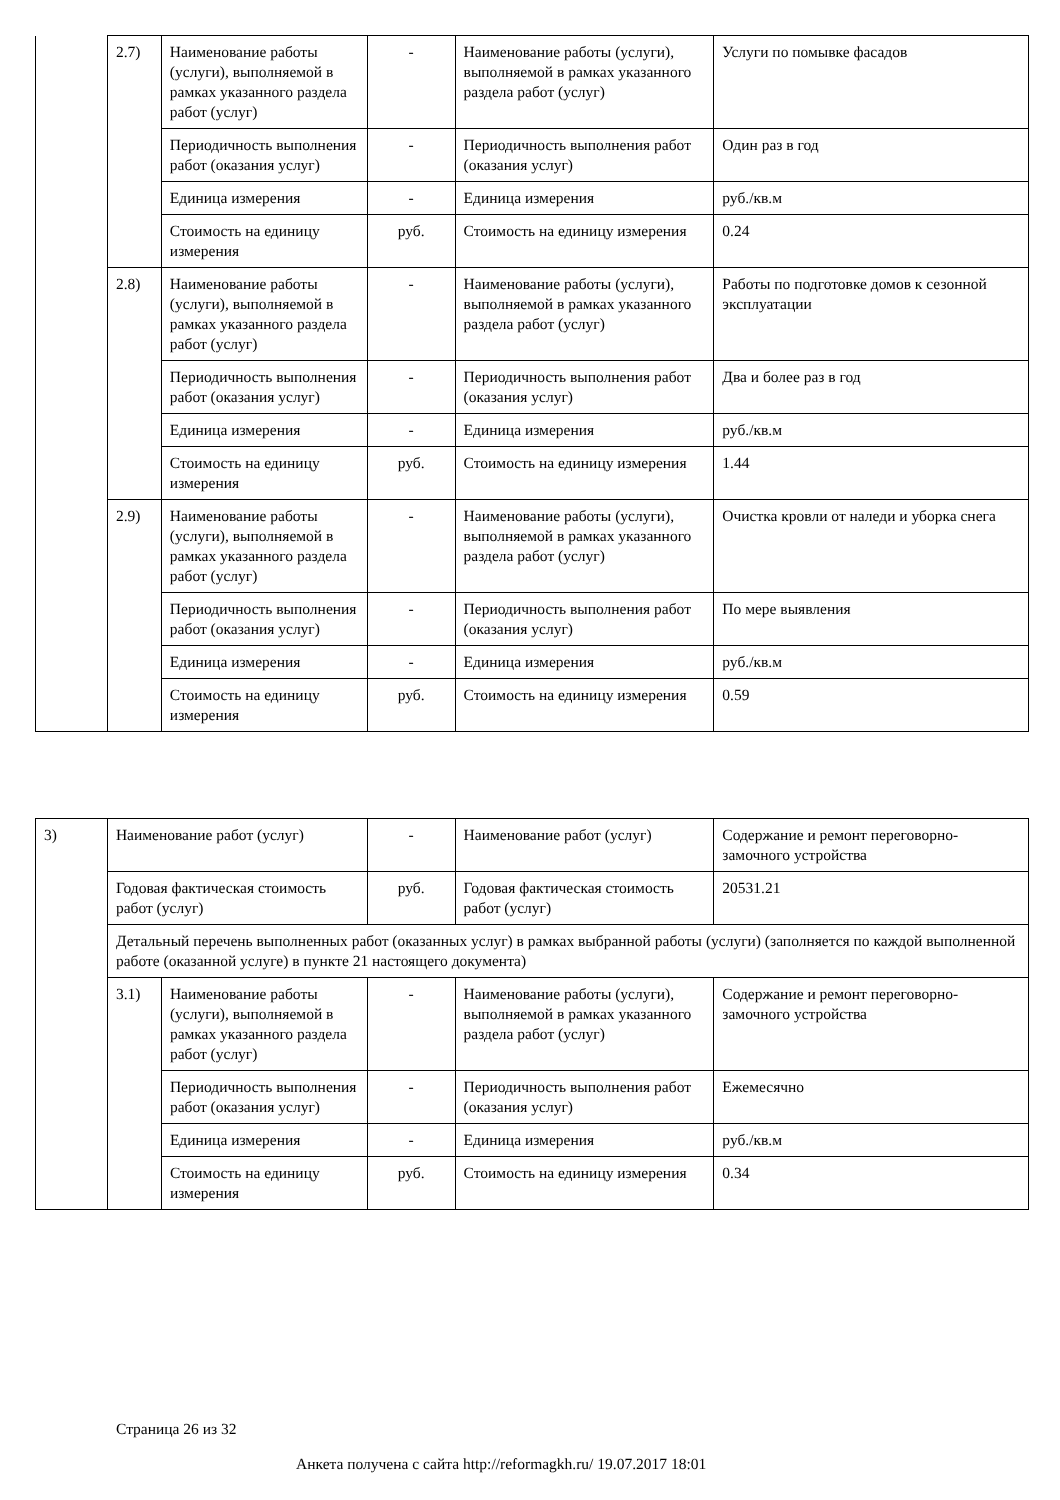| | 2.7) | Наименование работы (услуги), выполняемой в рамках указанного раздела работ (услуг) | - | Наименование работы (услуги), выполняемой в рамках указанного раздела работ (услуг) | Услуги по помывке фасадов |
| | | Периодичность выполнения работ (оказания услуг) | - | Периодичность выполнения работ (оказания услуг) | Один раз в год |
| | | Единица измерения | - | Единица измерения | руб./кв.м |
| | | Стоимость на единицу измерения | руб. | Стоимость на единицу измерения | 0.24 |
| | 2.8) | Наименование работы (услуги), выполняемой в рамках указанного раздела работ (услуг) | - | Наименование работы (услуги), выполняемой в рамках указанного раздела работ (услуг) | Работы по подготовке домов к сезонной эксплуатации |
| | | Периодичность выполнения работ (оказания услуг) | - | Периодичность выполнения работ (оказания услуг) | Два и более раз в год |
| | | Единица измерения | - | Единица измерения | руб./кв.м |
| | | Стоимость на единицу измерения | руб. | Стоимость на единицу измерения | 1.44 |
| | 2.9) | Наименование работы (услуги), выполняемой в рамках указанного раздела работ (услуг) | - | Наименование работы (услуги), выполняемой в рамках указанного раздела работ (услуг) | Очистка кровли от наледи и уборка снега |
| | | Периодичность выполнения работ (оказания услуг) | - | Периодичность выполнения работ (оказания услуг) | По мере выявления |
| | | Единица измерения | - | Единица измерения | руб./кв.м |
| | | Стоимость на единицу измерения | руб. | Стоимость на единицу измерения | 0.59 |
| 3) | Наименование работ (услуг) | | - | Наименование работ (услуг) | Содержание и ремонт переговорно-замочного устройства |
| | Годовая фактическая стоимость работ (услуг) | | руб. | Годовая фактическая стоимость работ (услуг) | 20531.21 |
| | Детальный перечень выполненных работ (оказанных услуг) в рамках выбранной работы (услуги) (заполняется по каждой выполненной работе (оказанной услуге) в пункте 21 настоящего документа) | | | | |
| | 3.1) | Наименование работы (услуги), выполняемой в рамках указанного раздела работ (услуг) | - | Наименование работы (услуги), выполняемой в рамках указанного раздела работ (услуг) | Содержание и ремонт переговорно-замочного устройства |
| | | Периодичность выполнения работ (оказания услуг) | - | Периодичность выполнения работ (оказания услуг) | Ежемесячно |
| | | Единица измерения | - | Единица измерения | руб./кв.м |
| | | Стоимость на единицу измерения | руб. | Стоимость на единицу измерения | 0.34 |
Страница 26 из 32
Анкета получена с сайта http://reformagkh.ru/ 19.07.2017 18:01